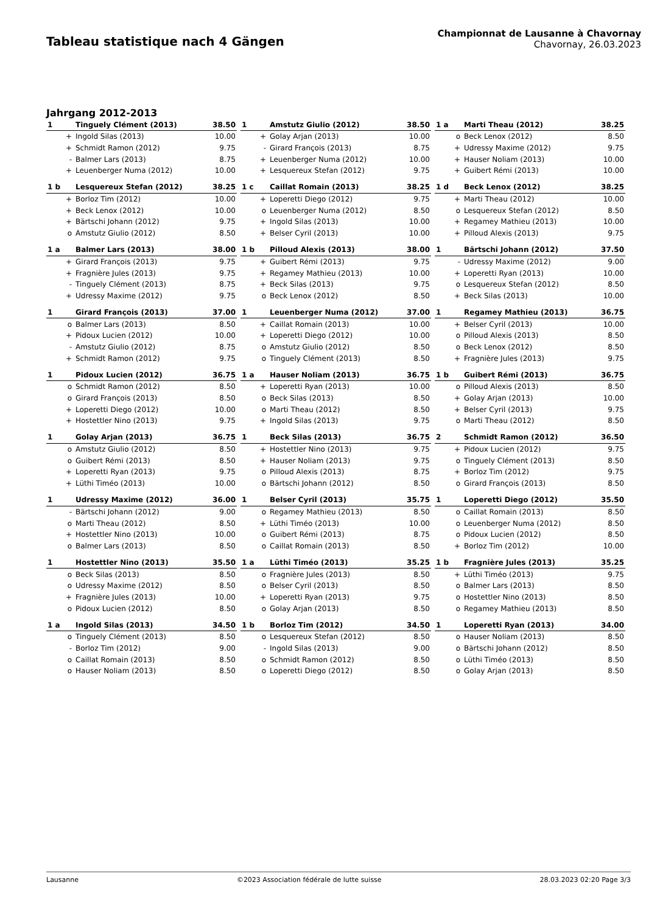Tableau statistique nach 4 Gängen
Championnat de Lausanne à Chavornay
Chavornay, 26.03.2023
Jahrgang 2012-2013
| 1 | Tinguely Clément (2013) | 38.50 |
| + | Ingold Silas (2013) | 10.00 |
| + | Schmidt Ramon (2012) | 9.75 |
| - | Balmer Lars (2013) | 8.75 |
| + | Leuenberger Numa (2012) | 10.00 |
| 1 | Amstutz Giulio (2012) | 38.50 |
| + | Golay Arjan (2013) | 10.00 |
| - | Girard François (2013) | 8.75 |
| + | Leuenberger Numa (2012) | 10.00 |
| + | Lesquereux Stefan (2012) | 9.75 |
| 1 a | Marti Theau (2012) | 38.25 |
| o | Beck Lenox (2012) | 8.50 |
| + | Udressy Maxime (2012) | 9.75 |
| + | Hauser Noliam (2013) | 10.00 |
| + | Guibert Rémi (2013) | 10.00 |
| 1 b | Lesquereux Stefan (2012) | 38.25 |
| + | Borloz Tim (2012) | 10.00 |
| + | Beck Lenox (2012) | 10.00 |
| + | Bärtschi Johann (2012) | 9.75 |
| o | Amstutz Giulio (2012) | 8.50 |
| 1 c | Caillat Romain (2013) | 38.25 |
| + | Loperetti Diego (2012) | 9.75 |
| o | Leuenberger Numa (2012) | 8.50 |
| + | Ingold Silas (2013) | 10.00 |
| + | Belser Cyril (2013) | 10.00 |
| 1 d | Beck Lenox (2012) | 38.25 |
| + | Marti Theau (2012) | 10.00 |
| o | Lesquereux Stefan (2012) | 8.50 |
| + | Regamey Mathieu (2013) | 10.00 |
| + | Pilloud Alexis (2013) | 9.75 |
| 1 a | Balmer Lars (2013) | 38.00 |
| + | Girard François (2013) | 9.75 |
| + | Fragnière Jules (2013) | 9.75 |
| - | Tinguely Clément (2013) | 8.75 |
| + | Udressy Maxime (2012) | 9.75 |
| 1 b | Pilloud Alexis (2013) | 38.00 |
| + | Guibert Rémi (2013) | 9.75 |
| + | Regamey Mathieu (2013) | 10.00 |
| + | Beck Silas (2013) | 9.75 |
| o | Beck Lenox (2012) | 8.50 |
| 1 | Bärtschi Johann (2012) | 37.50 |
| - | Udressy Maxime (2012) | 9.00 |
| + | Loperetti Ryan (2013) | 10.00 |
| o | Lesquereux Stefan (2012) | 8.50 |
| + | Beck Silas (2013) | 10.00 |
| 1 | Girard François (2013) | 37.00 |
| o | Balmer Lars (2013) | 8.50 |
| + | Pidoux Lucien (2012) | 10.00 |
| - | Amstutz Giulio (2012) | 8.75 |
| + | Schmidt Ramon (2012) | 9.75 |
| 1 | Leuenberger Numa (2012) | 37.00 |
| + | Caillat Romain (2013) | 10.00 |
| + | Loperetti Diego (2012) | 10.00 |
| o | Amstutz Giulio (2012) | 8.50 |
| o | Tinguely Clément (2013) | 8.50 |
| 1 | Regamey Mathieu (2013) | 36.75 |
| + | Belser Cyril (2013) | 10.00 |
| o | Pilloud Alexis (2013) | 8.50 |
| o | Beck Lenox (2012) | 8.50 |
| + | Fragnière Jules (2013) | 9.75 |
| 1 | Pidoux Lucien (2012) | 36.75 |
| o | Schmidt Ramon (2012) | 8.50 |
| o | Girard François (2013) | 8.50 |
| + | Loperetti Diego (2012) | 10.00 |
| + | Hostettler Nino (2013) | 9.75 |
| 1 a | Hauser Noliam (2013) | 36.75 |
| + | Loperetti Ryan (2013) | 10.00 |
| o | Beck Silas (2013) | 8.50 |
| o | Marti Theau (2012) | 8.50 |
| + | Ingold Silas (2013) | 9.75 |
| 1 b | Guibert Rémi (2013) | 36.75 |
| o | Pilloud Alexis (2013) | 8.50 |
| + | Golay Arjan (2013) | 10.00 |
| + | Belser Cyril (2013) | 9.75 |
| o | Marti Theau (2012) | 8.50 |
| 1 | Golay Arjan (2013) | 36.75 |
| o | Amstutz Giulio (2012) | 8.50 |
| o | Guibert Rémi (2013) | 8.50 |
| + | Loperetti Ryan (2013) | 9.75 |
| + | Lüthi Timéo (2013) | 10.00 |
| 1 | Beck Silas (2013) | 36.75 |
| + | Hostettler Nino (2013) | 9.75 |
| + | Hauser Noliam (2013) | 9.75 |
| o | Pilloud Alexis (2013) | 8.75 |
| o | Bärtschi Johann (2012) | 8.50 |
| 2 | Schmidt Ramon (2012) | 36.50 |
| + | Pidoux Lucien (2012) | 9.75 |
| o | Tinguely Clément (2013) | 8.50 |
| + | Borloz Tim (2012) | 9.75 |
| o | Girard François (2013) | 8.50 |
| 1 | Udressy Maxime (2012) | 36.00 |
| - | Bärtschi Johann (2012) | 9.00 |
| o | Marti Theau (2012) | 8.50 |
| + | Hostettler Nino (2013) | 10.00 |
| o | Balmer Lars (2013) | 8.50 |
| 1 | Belser Cyril (2013) | 35.75 |
| o | Regamey Mathieu (2013) | 8.50 |
| + | Lüthi Timéo (2013) | 10.00 |
| o | Guibert Rémi (2013) | 8.75 |
| o | Caillat Romain (2013) | 8.50 |
| 1 | Loperetti Diego (2012) | 35.50 |
| o | Caillat Romain (2013) | 8.50 |
| o | Leuenberger Numa (2012) | 8.50 |
| o | Pidoux Lucien (2012) | 8.50 |
| + | Borloz Tim (2012) | 10.00 |
| 1 | Hostettler Nino (2013) | 35.50 |
| o | Beck Silas (2013) | 8.50 |
| o | Udressy Maxime (2012) | 8.50 |
| + | Fragnière Jules (2013) | 10.00 |
| o | Pidoux Lucien (2012) | 8.50 |
| 1 a | Lüthi Timéo (2013) | 35.25 |
| o | Fragnière Jules (2013) | 8.50 |
| o | Belser Cyril (2013) | 8.50 |
| + | Loperetti Ryan (2013) | 9.75 |
| o | Golay Arjan (2013) | 8.50 |
| 1 b | Fragnière Jules (2013) | 35.25 |
| + | Lüthi Timéo (2013) | 9.75 |
| o | Balmer Lars (2013) | 8.50 |
| o | Hostettler Nino (2013) | 8.50 |
| o | Regamey Mathieu (2013) | 8.50 |
| 1 a | Ingold Silas (2013) | 34.50 |
| o | Tinguely Clément (2013) | 8.50 |
| - | Borloz Tim (2012) | 9.00 |
| o | Caillat Romain (2013) | 8.50 |
| o | Hauser Noliam (2013) | 8.50 |
| 1 b | Borloz Tim (2012) | 34.50 |
| o | Lesquereux Stefan (2012) | 8.50 |
| - | Ingold Silas (2013) | 9.00 |
| o | Schmidt Ramon (2012) | 8.50 |
| o | Loperetti Diego (2012) | 8.50 |
| 1 | Loperetti Ryan (2013) | 34.00 |
| o | Hauser Noliam (2013) | 8.50 |
| o | Bärtschi Johann (2012) | 8.50 |
| o | Lüthi Timéo (2013) | 8.50 |
| o | Golay Arjan (2013) | 8.50 |
Lausanne ©2023 Association fédérale de lutte suisse 28.03.2023 02:20 Page 3/3